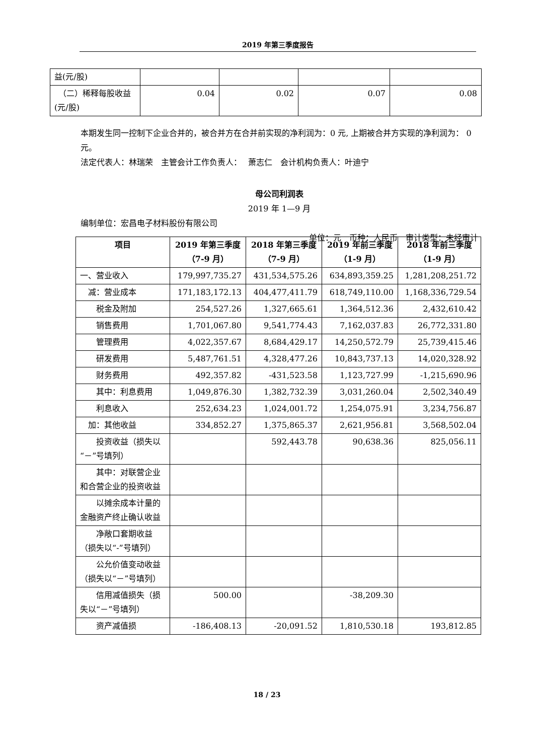2019 年第三季度报告
| 益(元/股) | | | | |
| （二）稀释每股收益(元/股) | 0.04 | 0.02 | 0.07 | 0.08 |
本期发生同一控制下企业合并的，被合并方在合并前实现的净利润为：0 元, 上期被合并方实现的净利润为： 0 元。
法定代表人：林瑞荣　主管会计工作负责人：　 萧志仁　会计机构负责人：叶迪宁
母公司利润表
2019 年 1—9 月
编制单位：宏昌电子材料股份有限公司
单位：元　币种：人民币　审计类型：未经审计
| 项目 | 2019 年第三季度（7-9 月） | 2018 年第三季度（7-9 月） | 2019 年前三季度（1-9 月） | 2018 年前三季度（1-9 月） |
| --- | --- | --- | --- | --- |
| 一、营业收入 | 179,997,735.27 | 431,534,575.26 | 634,893,359.25 | 1,281,208,251.72 |
| 减：营业成本 | 171,183,172.13 | 404,477,411.79 | 618,749,110.00 | 1,168,336,729.54 |
| 税金及附加 | 254,527.26 | 1,327,665.61 | 1,364,512.36 | 2,432,610.42 |
| 销售费用 | 1,701,067.80 | 9,541,774.43 | 7,162,037.83 | 26,772,331.80 |
| 管理费用 | 4,022,357.67 | 8,684,429.17 | 14,250,572.79 | 25,739,415.46 |
| 研发费用 | 5,487,761.51 | 4,328,477.26 | 10,843,737.13 | 14,020,328.92 |
| 财务费用 | 492,357.82 | -431,523.58 | 1,123,727.99 | -1,215,690.96 |
| 其中：利息费用 | 1,049,876.30 | 1,382,732.39 | 3,031,260.04 | 2,502,340.49 |
| 利息收入 | 252,634.23 | 1,024,001.72 | 1,254,075.91 | 3,234,756.87 |
| 加：其他收益 | 334,852.27 | 1,375,865.37 | 2,621,956.81 | 3,568,502.04 |
| 投资收益（损失以“－”号填列） | | 592,443.78 | 90,638.36 | 825,056.11 |
| 其中：对联营企业和合营企业的投资收益 | | | | |
| 以摊余成本计量的金融资产终止确认收益 | | | | |
| 净敞口套期收益（损失以“-”号填列） | | | | |
| 公允价值变动收益（损失以“－”号填列） | | | | |
| 信用减值损失（损失以“－”号填列） | 500.00 | | -38,209.30 | |
| 资产减值损 | -186,408.13 | -20,091.52 | 1,810,530.18 | 193,812.85 |
18 / 23